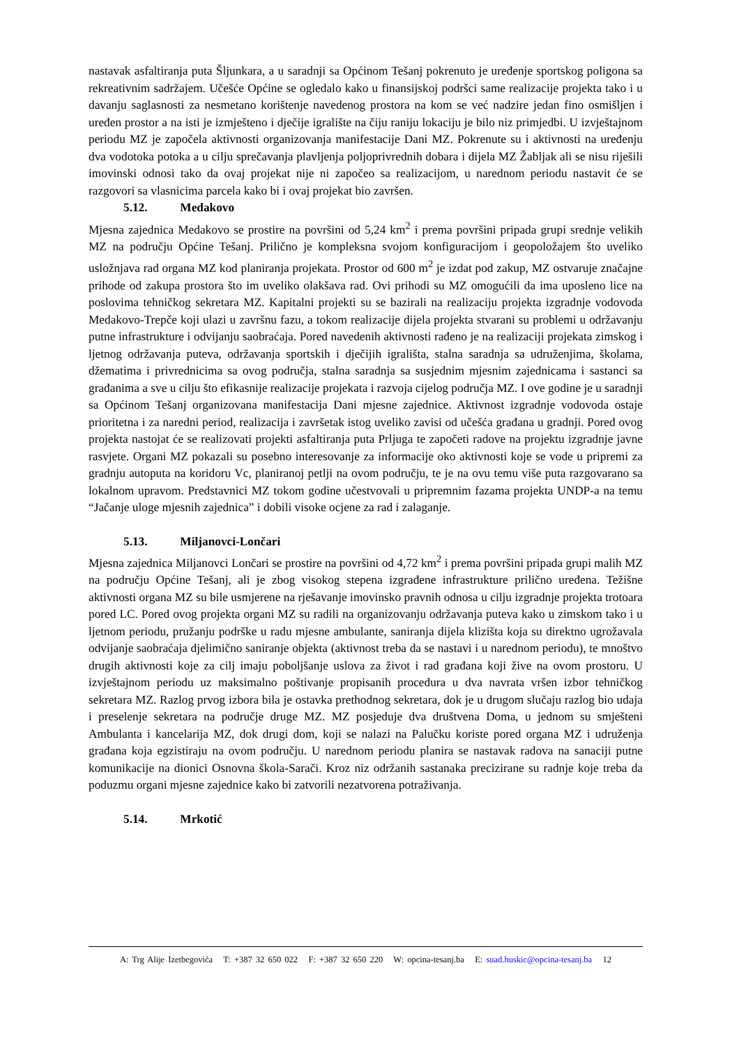nastavak asfaltiranja puta Šljunkara, a u saradnji sa Općinom Tešanj pokrenuto je uređenje sportskog poligona sa rekreativnim sadržajem. Učešće Općine se ogledalo kako u finansijskoj podršci same realizacije projekta tako i u davanju saglasnosti za nesmetano korištenje navedenog prostora na kom se već nadzire jedan fino osmišljen i uređen prostor a na isti je izmješteno i dječije igralište na čiju raniju lokaciju je bilo niz primjedbi. U izvještajnom periodu MZ je započela aktivnosti organizovanja manifestacije Dani MZ. Pokrenute su i aktivnosti na uređenju dva vodotoka potoka a u cilju sprečavanja plavljenja poljoprivrednih dobara i dijela MZ Žabljak ali se nisu riješili imovinski odnosi tako da ovaj projekat nije ni započeo sa realizacijom, u narednom periodu nastavit će se razgovori sa vlasnicima parcela kako bi i ovaj projekat bio završen.
5.12. Medakovo
Mjesna zajednica Medakovo se prostire na površini od 5,24 km<sup>2</sup> i prema površini pripada grupi srednje velikih MZ na području Općine Tešanj. Prilično je kompleksna svojom konfiguracijom i geopoložajem što uveliko usložnjava rad organa MZ kod planiranja projekata. Prostor od 600 m<sup>2</sup> je izdat pod zakup, MZ ostvaruje značajne prihode od zakupa prostora što im uveliko olakšava rad. Ovi prihodi su MZ omogućili da ima uposleno lice na poslovima tehničkog sekretara MZ. Kapitalni projekti su se bazirali na realizaciju projekta izgradnje vodovoda Medakovo-Trepče koji ulazi u završnu fazu, a tokom realizacije dijela projekta stvarani su problemi u održavanju putne infrastrukture i odvijanju saobraćaja. Pored navedenih aktivnosti rađeno je na realizaciji projekata zimskog i ljetnog održavanja puteva, održavanja sportskih i dječijih igrališta, stalna saradnja sa udruženjima, školama, džematima i privrednicima sa ovog područja, stalna saradnja sa susjednim mjesnim zajednicama i sastanci sa građanima a sve u cilju što efikasnije realizacije projekata i razvoja cijelog područja MZ. I ove godine je u saradnji sa Općinom Tešanj organizovana manifestacija Dani mjesne zajednice. Aktivnost izgradnje vodovoda ostaje prioritetna i za naredni period, realizacija i završetak istog uveliko zavisi od učešća građana u gradnji. Pored ovog projekta nastojat će se realizovati projekti asfaltiranja puta Prljuga te započeti radove na projektu izgradnje javne rasvjete. Organi MZ pokazali su posebno interesovanje za informacije oko aktivnosti koje se vode u pripremi za gradnju autoputa na koridoru Vc, planiranoj petlji na ovom području, te je na ovu temu više puta razgovarano sa lokalnom upravom. Predstavnici MZ tokom godine učestvovali u pripremnim fazama projekta UNDP-a na temu “Jačanje uloge mjesnih zajednica” i dobili visoke ocjene za rad i zalaganje.
5.13. Miljanovci-Lončari
Mjesna zajednica Miljanovci Lončari se prostire na površini od 4,72 km<sup>2</sup> i prema površini pripada grupi malih MZ na području Općine Tešanj, ali je zbog visokog stepena izgrađene infrastrukture prilično uređena. Težišne aktivnosti organa MZ su bile usmjerene na rješavanje imovinsko pravnih odnosa u cilju izgradnje projekta trotoara pored LC. Pored ovog projekta organi MZ su radili na organizovanju održavanja puteva kako u zimskom tako i u ljetnom periodu, pružanju podrške u radu mjesne ambulante, saniranja dijela klizišta koja su direktno ugrožavala odvijanje saobraćaja djelimično saniranje objekta (aktivnost treba da se nastavi i u narednom periodu), te mnoštvo drugih aktivnosti koje za cilj imaju poboljšanje uslova za život i rad građana koji žive na ovom prostoru. U izvještajnom periodu uz maksimalno poštivanje propisanih procedura u dva navrata vršen izbor tehničkog sekretara MZ. Razlog prvog izbora bila je ostavka prethodnog sekretara, dok je u drugom slučaju razlog bio udaja i preselenje sekretara na područje druge MZ. MZ posjeduje dva društvena Doma, u jednom su smješteni Ambulanta i kancelarija MZ, dok drugi dom, koji se nalazi na Palučku koriste pored organa MZ i udruženja građana koja egzistiraju na ovom području. U narednom periodu planira se nastavak radova na sanaciji putne komunikacije na dionici Osnovna škola-Sarači. Kroz niz održanih sastanaka precizirane su radnje koje treba da poduzmu organi mjesne zajednice kako bi zatvorili nezatvorena potraživanja.
5.14. Mrkotić
A: Trg Alije Izetbegovića T: +387 32 650 022 F: +387 32 650 220 W: opcina-tesanj.ba E: suad.huskic@opcina-tesanj.ba 12